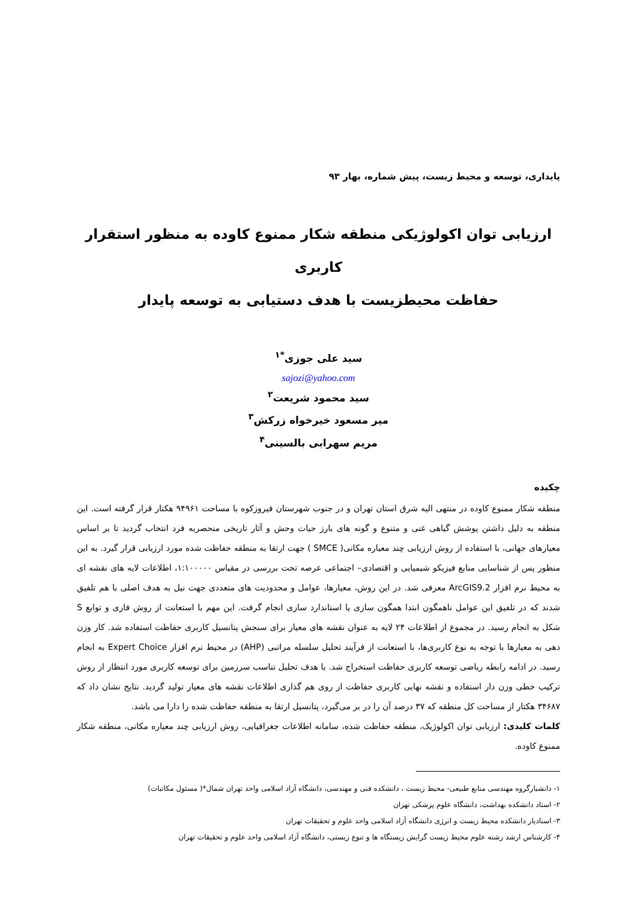پایداری، توسعه و محیط زیست، پیش شماره، بهار ۹۳
ارزیابی توان اکولوژیکی منطقه شکار ممنوع کاوده به منظور استقرار کاربری
حفاظت محیطزیست با هدف دستیابی به توسعه پایدار
سید علی جوزی<sup>*۱</sup>
sajozi@yahoo.com
سید محمود شریعت<sup>۲</sup>
میر مسعود خیرخواه زرکش<sup>۳</sup>
مریم سهرابی بالسینی<sup>۴</sup>
چکیده
منطقه شکار ممنوع کاوده در منتهی الیه شرق استان تهران و در جنوب شهرستان فیروزکوه با مساحت ۹۴۹۶۱ هکتار قرار گرفته است. این منطقه به دلیل داشتن پوشش گیاهی غنی و متنوع و گونه های بارز حیات وحش و آثار تاریخی منحصربه فرد انتخاب گردید تا بر اساس معیارهای جهانی، با استفاده از روش ارزیابی چند معیاره مکانی( SMCE ) جهت ارتقا به منطقه حفاظت شده مورد ارزیابی قرار گیرد. به این منظور پس از شناسایی منابع فیزیکو شیمیایی و اقتصادی– اجتماعی عرصه تحت بررسی در مقیاس ۱:۱۰۰۰۰۰، اطلاعات لایه های نقشه ای به محیط نرم افزار ArcGIS9.2 معرفی شد. در این روش، معیارها، عوامل و محدودیت های متعددی جهت نیل به هدف اصلی با هم تلفیق شدند که در تلفیق این عوامل ناهمگون ابتدا همگون سازی یا استاندارد سازی انجام گرفت. این مهم با استعانت از روش فازی و توابع S شکل به انجام رسید. در مجموع از اطلاعات ۲۴ لایه به عنوان نقشه های معیار برای سنجش پتانسیل کاربری حفاظت استفاده شد. کار وزن دهی به معیارها با توجه به نوع کاربری‌ها، با استعانت از فرآیند تحلیل سلسله مراتبی (AHP) در محیط نرم افزار Expert Choice به انجام رسید. در ادامه رابطه ریاضی توسعه کاربری حفاظت استخراج شد. با هدف تحلیل تناسب سرزمین برای توسعه کاربری مورد انتظار از روش ترکیب خطی وزن دار استفاده و نقشه نهایی کاربری حفاظت از روی هم گذاری اطلاعات نقشه های معیار تولید گردید. نتایج نشان داد که ۳۴۶۸۷ هکتار از مساحت کل منطقه که ۳۷ درصد آن را در بر می‌گیرد، پتانسیل ارتقا به منطقه حفاظت شده را دارا می باشد.
کلمات کلیدی: ارزیابی توان اکولوژیک، منطقه حفاظت شده، سامانه اطلاعات جغرافیایی، روش ارزیابی چند معیاره مکانی، منطقه شکار ممنوع کاوده.
۱- دانشیارگروه مهندسی منابع طبیعی- محیط زیست ، دانشکده فنی و مهندسی، دانشگاه آزاد اسلامی واحد تهران شمال*( مسئول مکاتبات)
۲- استاد دانشکده بهداشت، دانشگاه علوم پزشکی تهران
۳- استادیار دانشکده محیط زیست و انرژی دانشگاه آزاد اسلامی واحد علوم و تحقیقات تهران
۴- کارشناس ارشد رشته علوم محیط زیست گرایش زیستگاه ها و تنوع زیستی، دانشگاه آزاد اسلامی واحد علوم و تحقیقات تهران